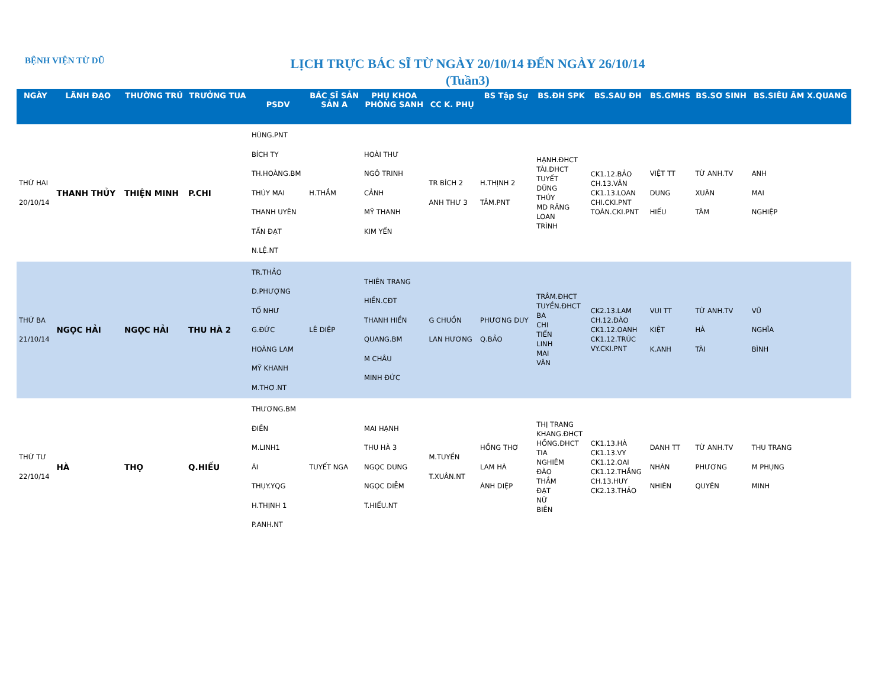BỆNH VIỆN TỪ DŨ
LỊCH TRỰC BÁC SĨ TỪ NGÀY 20/10/14 ĐẾN NGÀY 26/10/14
(Tuần3)
| NGÀY | LÃNH ĐẠO | THƯỜNG TRÚ | TRƯỞNG TUA | PSDV | BÁC SĨ SẢN SẢN A | PHỤ KHOA PHÒNG SANH | CC K. PHỤ | BS Tập Sự | BS.ĐH SPK | BS.SAU ĐH | BS.GMHS | BS.SƠ SINH | BS.SIÊU ÂM X.QUANG |
| --- | --- | --- | --- | --- | --- | --- | --- | --- | --- | --- | --- | --- | --- |
| THỨ HAI 20/10/14 | THANH THỦY | THIỆN MINH | P.CHI | HÙNG.PNT BÍCH TY TH.HOÀNG.BM THÚY MAI THANH UYÊN TẤN ĐẠT N.LỆ.NT | H.THẮM | HOÀI THƯ NGÔ TRINH CẢNH MỸ THANH KIM YẾN | TR BÍCH 2 ANH THƯ 3 | H.THỊNH 2 TÂM.PNT | HẠNH.ĐHCT TÀI.ĐHCT TUYẾT DŨNG THÚY MD RĂNG LOAN TRÌNH | CK1.12.BẢO CH.13.VÂN CK1.13.LOAN CHI.CKI.PNT TOÀN.CKI.PNT | VIỆT TT DUNG HIẾU | TỪ ANH.TV XUÂN TÂM | ANH MAI NGHIỆP |
| THỨ BA 21/10/14 | NGỌC HẢI | NGỌC HẢI | THU HÀ 2 | TR.THẢO D.PHƯỢNG TỐ NHƯ G.ĐỨC HOÀNG LAM MỸ KHANH M.THƠ.NT | LÊ DIỆP | THIÊN TRANG HIỀN.CĐT THANH HIỀN QUANG.BM M CHÂU MINH ĐỨC | G CHUỒN LAN HƯƠNG | PHƯƠNG DUY Q.BẢO | TRÂM.ĐHCT TUYỀN.ĐHCT BA CHI TIẾN LINH MAI VÂN | CK2.13.LAM CH.12.ĐÀO CK1.12.OANH CK1.12.TRÚC VY.CKI.PNT | VUI TT KIỆT K.ANH | TỪ ANH.TV HÀ TÀI | VŨ NGHĨA BÌNH |
| THỨ TƯ 22/10/14 | HÀ | THỌ | Q.HIẾU | THƯƠNG.BM ĐIỀN M.LINH1 ÁI THỤY.YQG H.THỊNH 1 P.ANH.NT | TUYẾT NGA | MAI HẠNH THU HÀ 3 NGỌC DUNG NGỌC DIỄM T.HIẾU.NT | M.TUYỀN T.XUÂN.NT | HỒNG THƠ LAM HÀ ÁNH DIỆP | THỊ TRANG KHANG.ĐHCT HỒNG.ĐHCT TIA NGHIÊM ĐÀO THẮM ĐẠT NỮ BIÊN | CK1.13.HÀ CK1.13.VY CK1.12.OAI CK1.12.THẮNG CH.13.HUY CK2.13.THẢO | DANH TT NHÀN NHIÊN | TỪ ANH.TV PHƯƠNG QUYÊN | THU TRANG M PHỤNG MINH |